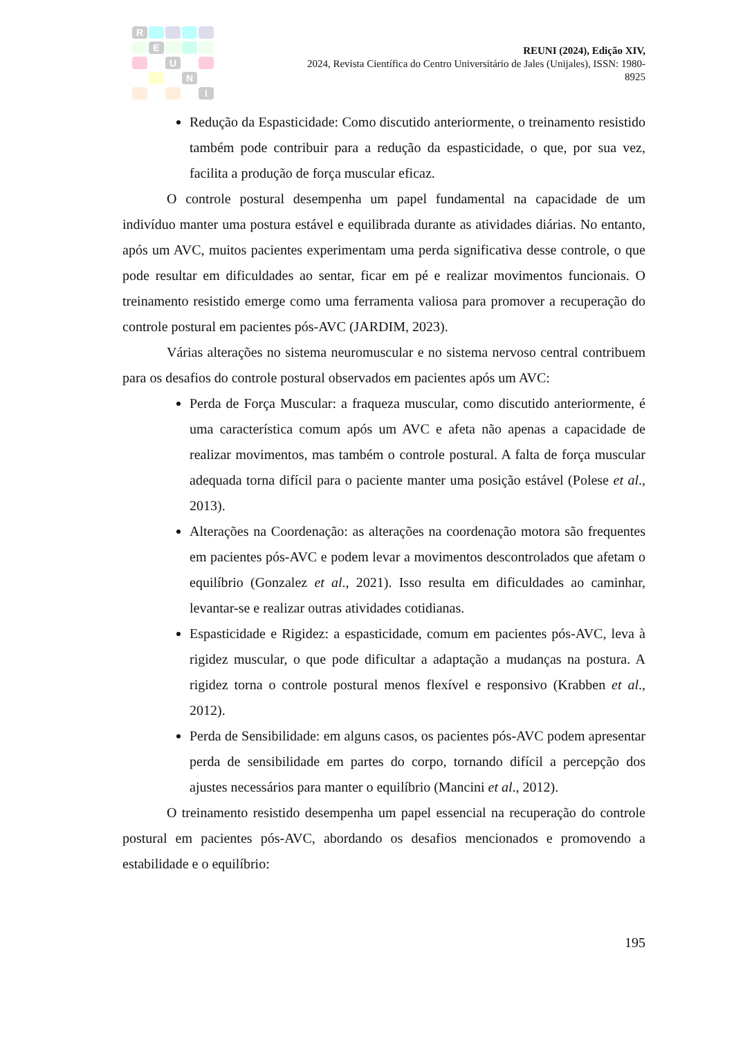R E U N I
REUNI (2024), Edição XIV,
2024, Revista Científica do Centro Universitário de Jales (Unijales), ISSN: 1980-8925
Redução da Espasticidade: Como discutido anteriormente, o treinamento resistido também pode contribuir para a redução da espasticidade, o que, por sua vez, facilita a produção de força muscular eficaz.
O controle postural desempenha um papel fundamental na capacidade de um indivíduo manter uma postura estável e equilibrada durante as atividades diárias. No entanto, após um AVC, muitos pacientes experimentam uma perda significativa desse controle, o que pode resultar em dificuldades ao sentar, ficar em pé e realizar movimentos funcionais. O treinamento resistido emerge como uma ferramenta valiosa para promover a recuperação do controle postural em pacientes pós-AVC (JARDIM, 2023).
Várias alterações no sistema neuromuscular e no sistema nervoso central contribuem para os desafios do controle postural observados em pacientes após um AVC:
Perda de Força Muscular: a fraqueza muscular, como discutido anteriormente, é uma característica comum após um AVC e afeta não apenas a capacidade de realizar movimentos, mas também o controle postural. A falta de força muscular adequada torna difícil para o paciente manter uma posição estável (Polese et al., 2013).
Alterações na Coordenação: as alterações na coordenação motora são frequentes em pacientes pós-AVC e podem levar a movimentos descontrolados que afetam o equilíbrio (Gonzalez et al., 2021). Isso resulta em dificuldades ao caminhar, levantar-se e realizar outras atividades cotidianas.
Espasticidade e Rigidez: a espasticidade, comum em pacientes pós-AVC, leva à rigidez muscular, o que pode dificultar a adaptação a mudanças na postura. A rigidez torna o controle postural menos flexível e responsivo (Krabben et al., 2012).
Perda de Sensibilidade: em alguns casos, os pacientes pós-AVC podem apresentar perda de sensibilidade em partes do corpo, tornando difícil a percepção dos ajustes necessários para manter o equilíbrio (Mancini et al., 2012).
O treinamento resistido desempenha um papel essencial na recuperação do controle postural em pacientes pós-AVC, abordando os desafios mencionados e promovendo a estabilidade e o equilíbrio:
195